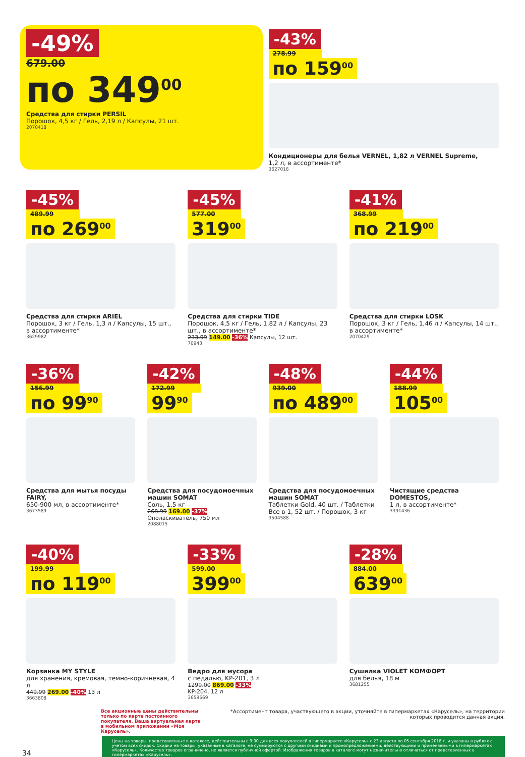-49%
679.00
по 349<sup>00</sup>
Средства для стирки PERSIL
Порошок, 4,5 кг / Гель, 2,19 л / Капсулы, 21 шт.
2070418
-43%
278.99
по 159<sup>00</sup>
Кондиционеры для белья VERNEL, 1,82 л VERNEL Supreme,
1,2 л, в ассортименте*
3627016
-45%
489.99
по 269<sup>00</sup>
Средства для стирки ARIEL
Порошок, 3 кг / Гель, 1,3 л / Капсулы, 15 шт., в ассортименте*
3629982
-45%
577.00
319<sup>00</sup>
Средства для стирки TIDE
Порошок, 4,5 кг / Гель, 1,82 л / Капсулы, 23 шт., в ассортименте*
233.99 149.00 -36% Капсулы, 12 шт.
70943
-41%
368.99
по 219<sup>00</sup>
Средства для стирки LOSK
Порошок, 3 кг / Гель, 1,46 л / Капсулы, 14 шт., в ассортименте*
2070429
-36%
156.99
по 99<sup>90</sup>
Средства для мытья посуды FAIRY,
650-900 мл, в ассортименте*
3673589
-42%
172.99
99<sup>90</sup>
Средства для посудомоечных машин SOMAT
Соль, 1,5 кг
268.99 169.00 -37%
Ополаскиватель, 750 мл
2088015
-48%
939.00
по 489<sup>00</sup>
Средства для посудомоечных машин SOMAT
Таблетки Gold, 40 шт. / Таблетки Все в 1, 52 шт. / Порошок, 3 кг
3504588
-44%
188.99
105<sup>00</sup>
Чистящие средства DOMESTOS,
1 л, в ассортименте*
3391436
-40%
199.99
по 119<sup>00</sup>
Корзинка MY STYLE
для хранения, кремовая, темно-коричневая, 4 л
449.99 269.00 -40% 13 л
3663808
-33%
599.00
399<sup>00</sup>
Ведро для мусора
с педалью, KP-201, 3 л
1299.00 869.00 -33%
KP-204, 12 л
3659569
-28%
884.00
639<sup>00</sup>
Сушилка VIOLET КОМФОРТ
для белья, 18 м
3681255
Все акционные цены действительны только по карте постоянного покупателя. Ваша виртуальная карта в мобильном приложении «Моя Карусель».
*Ассортимент товара, участвующего в акции, уточняйте в гипермаркетах «Карусель», на территории которых проводится данная акция.
34
Цены на товары, представленные в каталоге, действительны с 9:00 для всех покупателей в гипермаркете «Карусель» с 23 августа по 05 сентября 2018 г. и указаны в рублях с учетом всех скидок. Скидки на товары, указанные в каталоге, не суммируются с другими скидками и промопредложениями, действующими и применяемыми в гипермаркетах «Карусель». Количество товаров ограничено, не является публичной офертой. Изображения товаров в каталоге могут незначительно отличаться от представленных в гипермаркетах «Карусель».